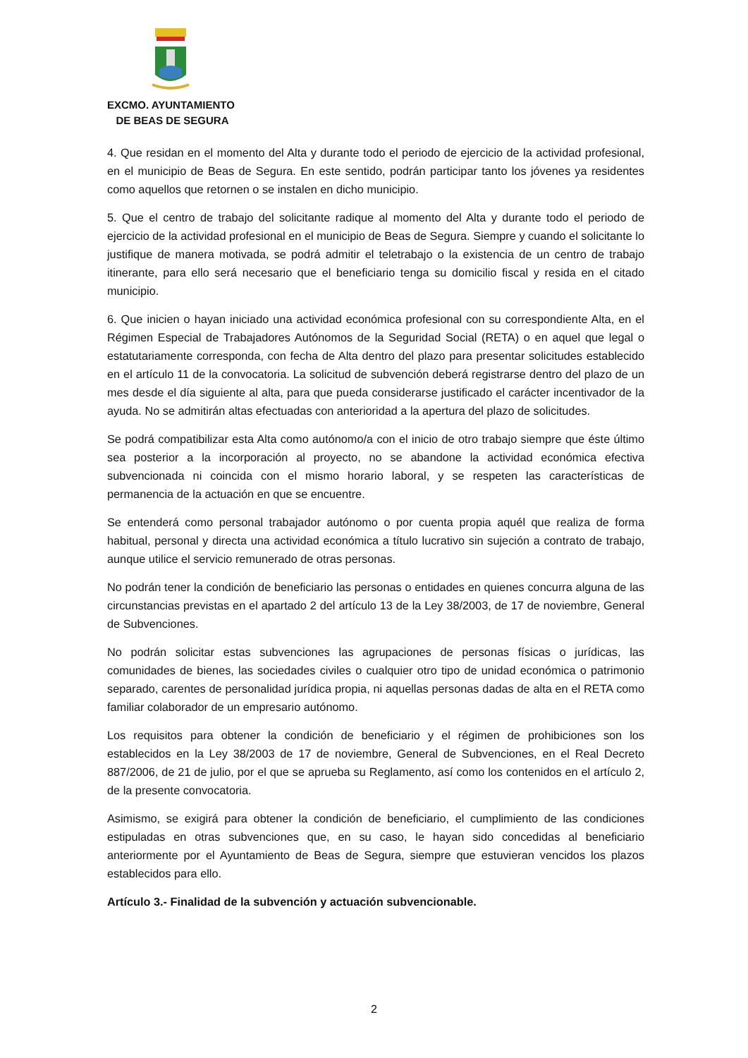EXCMO. AYUNTAMIENTO
DE BEAS DE SEGURA
4. Que residan en el momento del Alta y durante todo el periodo de ejercicio de la actividad profesional, en el municipio de Beas de Segura. En este sentido, podrán participar tanto los jóvenes ya residentes como aquellos que retornen o se instalen en dicho municipio.
5. Que el centro de trabajo del solicitante radique al momento del Alta y durante todo el periodo de ejercicio de la actividad profesional en el municipio de Beas de Segura. Siempre y cuando el solicitante lo justifique de manera motivada, se podrá admitir el teletrabajo o la existencia de un centro de trabajo itinerante, para ello será necesario que el beneficiario tenga su domicilio fiscal y resida en el citado municipio.
6. Que inicien o hayan iniciado una actividad económica profesional con su correspondiente Alta, en el Régimen Especial de Trabajadores Autónomos de la Seguridad Social (RETA) o en aquel que legal o estatutariamente corresponda, con fecha de Alta dentro del plazo para presentar solicitudes establecido en el artículo 11 de la convocatoria. La solicitud de subvención deberá registrarse dentro del plazo de un mes desde el día siguiente al alta, para que pueda considerarse justificado el carácter incentivador de la ayuda. No se admitirán altas efectuadas con anterioridad a la apertura del plazo de solicitudes.
Se podrá compatibilizar esta Alta como autónomo/a con el inicio de otro trabajo siempre que éste último sea posterior a la incorporación al proyecto, no se abandone la actividad económica efectiva subvencionada ni coincida con el mismo horario laboral, y se respeten las características de permanencia de la actuación en que se encuentre.
Se entenderá como personal trabajador autónomo o por cuenta propia aquél que realiza de forma habitual, personal y directa una actividad económica a título lucrativo sin sujeción a contrato de trabajo, aunque utilice el servicio remunerado de otras personas.
No podrán tener la condición de beneficiario las personas o entidades en quienes concurra alguna de las circunstancias previstas en el apartado 2 del artículo 13 de la Ley 38/2003, de 17 de noviembre, General de Subvenciones.
No podrán solicitar estas subvenciones las agrupaciones de personas físicas o jurídicas, las comunidades de bienes, las sociedades civiles o cualquier otro tipo de unidad económica o patrimonio separado, carentes de personalidad jurídica propia, ni aquellas personas dadas de alta en el RETA como familiar colaborador de un empresario autónomo.
Los requisitos para obtener la condición de beneficiario y el régimen de prohibiciones son los establecidos en la Ley 38/2003 de 17 de noviembre, General de Subvenciones, en el Real Decreto 887/2006, de 21 de julio, por el que se aprueba su Reglamento, así como los contenidos en el artículo 2, de la presente convocatoria.
Asimismo, se exigirá para obtener la condición de beneficiario, el cumplimiento de las condiciones estipuladas en otras subvenciones que, en su caso, le hayan sido concedidas al beneficiario anteriormente por el Ayuntamiento de Beas de Segura, siempre que estuvieran vencidos los plazos establecidos para ello.
Artículo 3.- Finalidad de la subvención y actuación subvencionable.
2